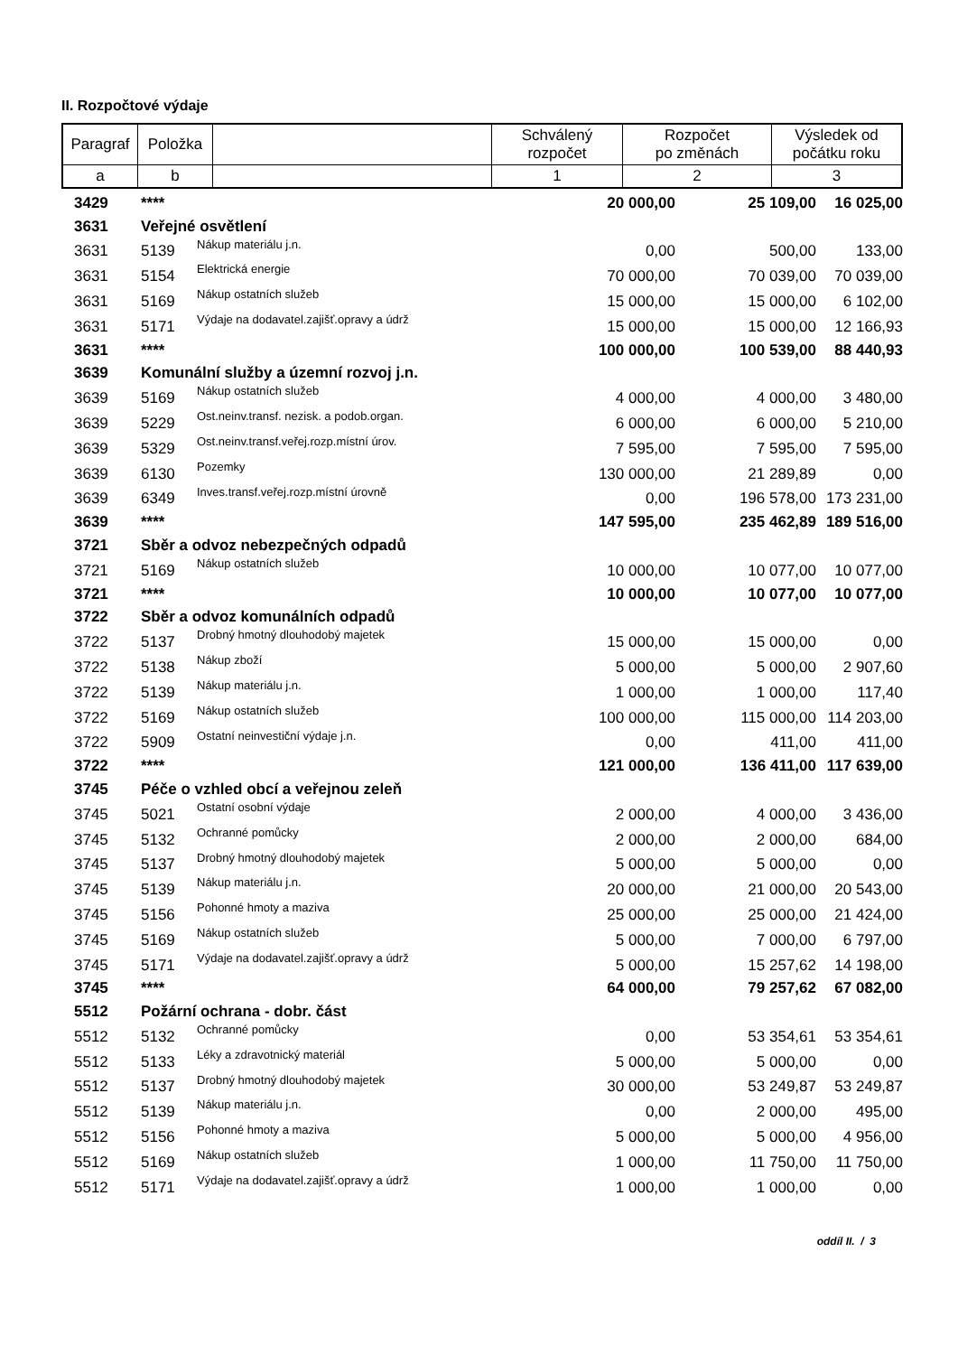II. Rozpočtové výdaje
| Paragraf | Položka | | Schválený rozpočet | Rozpočet po změnách | Výsledek od počátku roku |
| --- | --- | --- | --- | --- | --- |
| a | b | | 1 | 2 | 3 |
| 3429 | **** | | 20 000,00 | 25 109,00 | 16 025,00 |
| 3631 | Veřejné osvětlení | | | | |
| 3631 | 5139 | Nákup materiálu j.n. | 0,00 | 500,00 | 133,00 |
| 3631 | 5154 | Elektrická energie | 70 000,00 | 70 039,00 | 70 039,00 |
| 3631 | 5169 | Nákup ostatních služeb | 15 000,00 | 15 000,00 | 6 102,00 |
| 3631 | 5171 | Výdaje na dodavatel.zajišť.opravy a údrž | 15 000,00 | 15 000,00 | 12 166,93 |
| 3631 | **** | | 100 000,00 | 100 539,00 | 88 440,93 |
| 3639 | Komunální služby a územní rozvoj j.n. | | | | |
| 3639 | 5169 | Nákup ostatních služeb | 4 000,00 | 4 000,00 | 3 480,00 |
| 3639 | 5229 | Ost.neinv.transf. nezisk. a podob.organ. | 6 000,00 | 6 000,00 | 5 210,00 |
| 3639 | 5329 | Ost.neinv.transf.veřej.rozp.místní úrov. | 7 595,00 | 7 595,00 | 7 595,00 |
| 3639 | 6130 | Pozemky | 130 000,00 | 21 289,89 | 0,00 |
| 3639 | 6349 | Inves.transf.veřej.rozp.místní úrovně | 0,00 | 196 578,00 | 173 231,00 |
| 3639 | **** | | 147 595,00 | 235 462,89 | 189 516,00 |
| 3721 | Sběr a odvoz nebezpečných odpadů | | | | |
| 3721 | 5169 | Nákup ostatních služeb | 10 000,00 | 10 077,00 | 10 077,00 |
| 3721 | **** | | 10 000,00 | 10 077,00 | 10 077,00 |
| 3722 | Sběr a odvoz komunálních odpadů | | | | |
| 3722 | 5137 | Drobný hmotný dlouhodobý majetek | 15 000,00 | 15 000,00 | 0,00 |
| 3722 | 5138 | Nákup zboží | 5 000,00 | 5 000,00 | 2 907,60 |
| 3722 | 5139 | Nákup materiálu j.n. | 1 000,00 | 1 000,00 | 117,40 |
| 3722 | 5169 | Nákup ostatních služeb | 100 000,00 | 115 000,00 | 114 203,00 |
| 3722 | 5909 | Ostatní neinvestiční výdaje j.n. | 0,00 | 411,00 | 411,00 |
| 3722 | **** | | 121 000,00 | 136 411,00 | 117 639,00 |
| 3745 | Péče o vzhled obcí a veřejnou zeleň | | | | |
| 3745 | 5021 | Ostatní osobní výdaje | 2 000,00 | 4 000,00 | 3 436,00 |
| 3745 | 5132 | Ochranné pomůcky | 2 000,00 | 2 000,00 | 684,00 |
| 3745 | 5137 | Drobný hmotný dlouhodobý majetek | 5 000,00 | 5 000,00 | 0,00 |
| 3745 | 5139 | Nákup materiálu j.n. | 20 000,00 | 21 000,00 | 20 543,00 |
| 3745 | 5156 | Pohonné hmoty a maziva | 25 000,00 | 25 000,00 | 21 424,00 |
| 3745 | 5169 | Nákup ostatních služeb | 5 000,00 | 7 000,00 | 6 797,00 |
| 3745 | 5171 | Výdaje na dodavatel.zajišť.opravy a údrž | 5 000,00 | 15 257,62 | 14 198,00 |
| 3745 | **** | | 64 000,00 | 79 257,62 | 67 082,00 |
| 5512 | Požární ochrana - dobr. část | | | | |
| 5512 | 5132 | Ochranné pomůcky | 0,00 | 53 354,61 | 53 354,61 |
| 5512 | 5133 | Léky a zdravotnický materiál | 5 000,00 | 5 000,00 | 0,00 |
| 5512 | 5137 | Drobný hmotný dlouhodobý majetek | 30 000,00 | 53 249,87 | 53 249,87 |
| 5512 | 5139 | Nákup materiálu j.n. | 0,00 | 2 000,00 | 495,00 |
| 5512 | 5156 | Pohonné hmoty a maziva | 5 000,00 | 5 000,00 | 4 956,00 |
| 5512 | 5169 | Nákup ostatních služeb | 1 000,00 | 11 750,00 | 11 750,00 |
| 5512 | 5171 | Výdaje na dodavatel.zajišť.opravy a údrž | 1 000,00 | 1 000,00 | 0,00 |
oddíl II. / 3